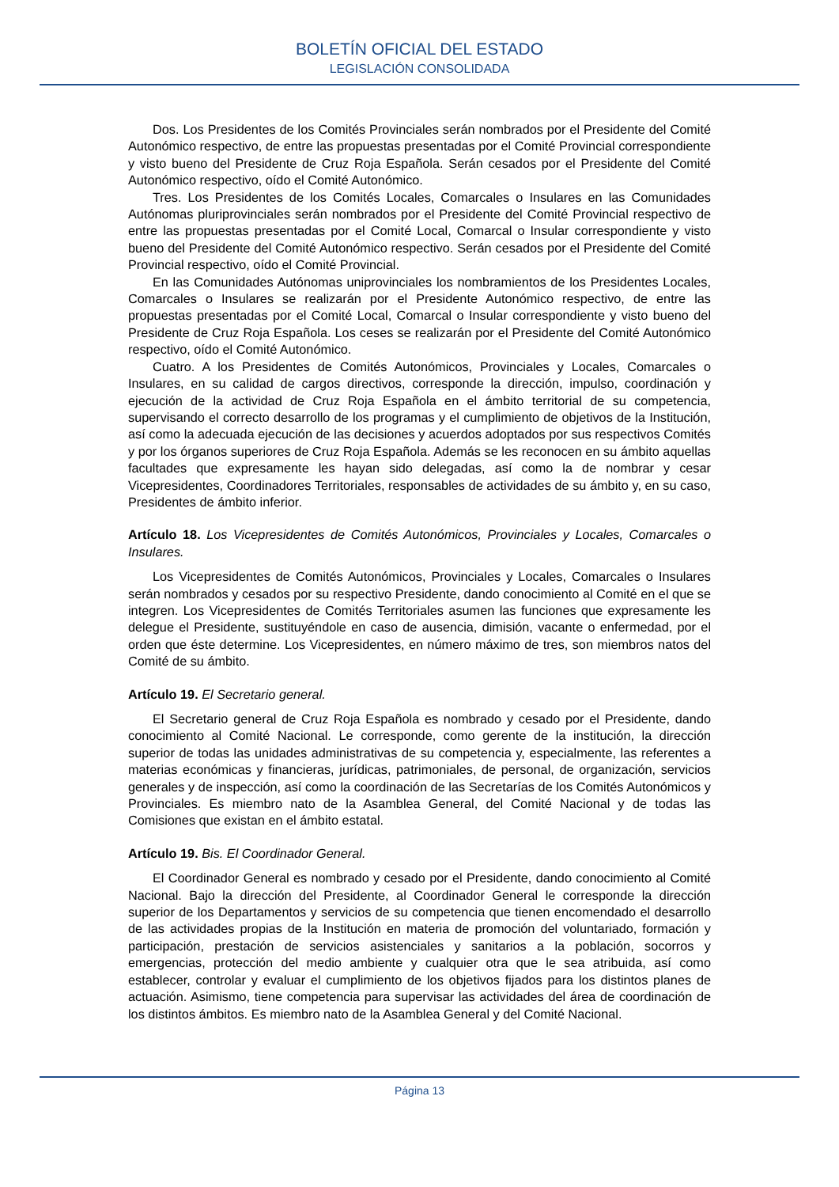BOLETÍN OFICIAL DEL ESTADO
LEGISLACIÓN CONSOLIDADA
Dos. Los Presidentes de los Comités Provinciales serán nombrados por el Presidente del Comité Autonómico respectivo, de entre las propuestas presentadas por el Comité Provincial correspondiente y visto bueno del Presidente de Cruz Roja Española. Serán cesados por el Presidente del Comité Autonómico respectivo, oído el Comité Autonómico.
Tres. Los Presidentes de los Comités Locales, Comarcales o Insulares en las Comunidades Autónomas pluriprovinciales serán nombrados por el Presidente del Comité Provincial respectivo de entre las propuestas presentadas por el Comité Local, Comarcal o Insular correspondiente y visto bueno del Presidente del Comité Autonómico respectivo. Serán cesados por el Presidente del Comité Provincial respectivo, oído el Comité Provincial.
En las Comunidades Autónomas uniprovinciales los nombramientos de los Presidentes Locales, Comarcales o Insulares se realizarán por el Presidente Autonómico respectivo, de entre las propuestas presentadas por el Comité Local, Comarcal o Insular correspondiente y visto bueno del Presidente de Cruz Roja Española. Los ceses se realizarán por el Presidente del Comité Autonómico respectivo, oído el Comité Autonómico.
Cuatro. A los Presidentes de Comités Autonómicos, Provinciales y Locales, Comarcales o Insulares, en su calidad de cargos directivos, corresponde la dirección, impulso, coordinación y ejecución de la actividad de Cruz Roja Española en el ámbito territorial de su competencia, supervisando el correcto desarrollo de los programas y el cumplimiento de objetivos de la Institución, así como la adecuada ejecución de las decisiones y acuerdos adoptados por sus respectivos Comités y por los órganos superiores de Cruz Roja Española. Además se les reconocen en su ámbito aquellas facultades que expresamente les hayan sido delegadas, así como la de nombrar y cesar Vicepresidentes, Coordinadores Territoriales, responsables de actividades de su ámbito y, en su caso, Presidentes de ámbito inferior.
Artículo 18. Los Vicepresidentes de Comités Autonómicos, Provinciales y Locales, Comarcales o Insulares.
Los Vicepresidentes de Comités Autonómicos, Provinciales y Locales, Comarcales o Insulares serán nombrados y cesados por su respectivo Presidente, dando conocimiento al Comité en el que se integren. Los Vicepresidentes de Comités Territoriales asumen las funciones que expresamente les delegue el Presidente, sustituyéndole en caso de ausencia, dimisión, vacante o enfermedad, por el orden que éste determine. Los Vicepresidentes, en número máximo de tres, son miembros natos del Comité de su ámbito.
Artículo 19. El Secretario general.
El Secretario general de Cruz Roja Española es nombrado y cesado por el Presidente, dando conocimiento al Comité Nacional. Le corresponde, como gerente de la institución, la dirección superior de todas las unidades administrativas de su competencia y, especialmente, las referentes a materias económicas y financieras, jurídicas, patrimoniales, de personal, de organización, servicios generales y de inspección, así como la coordinación de las Secretarías de los Comités Autonómicos y Provinciales. Es miembro nato de la Asamblea General, del Comité Nacional y de todas las Comisiones que existan en el ámbito estatal.
Artículo 19. Bis. El Coordinador General.
El Coordinador General es nombrado y cesado por el Presidente, dando conocimiento al Comité Nacional. Bajo la dirección del Presidente, al Coordinador General le corresponde la dirección superior de los Departamentos y servicios de su competencia que tienen encomendado el desarrollo de las actividades propias de la Institución en materia de promoción del voluntariado, formación y participación, prestación de servicios asistenciales y sanitarios a la población, socorros y emergencias, protección del medio ambiente y cualquier otra que le sea atribuida, así como establecer, controlar y evaluar el cumplimiento de los objetivos fijados para los distintos planes de actuación. Asimismo, tiene competencia para supervisar las actividades del área de coordinación de los distintos ámbitos. Es miembro nato de la Asamblea General y del Comité Nacional.
Página 13